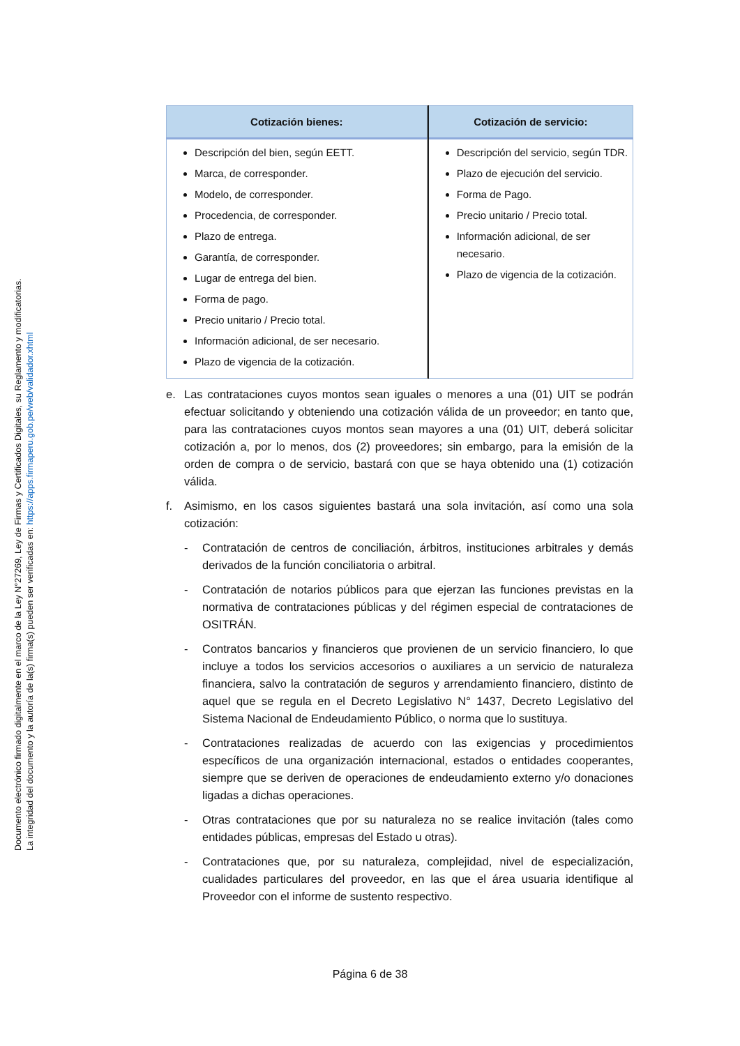Documento electrónico firmado digitalmente en el marco de la Ley N°27269, Ley de Firmas y Certificados Digitales, su Reglamento y modificatorias.
La integridad del documento y la autoría de la(s) firma(s) pueden ser verificadas en: https://apps.firmaperu.gob.pe/web/validador.xhtml
| Cotización bienes: | Cotización de servicio: |
| --- | --- |
| Descripción del bien, según EETT. Marca, de corresponder. Modelo, de corresponder. Procedencia, de corresponder. Plazo de entrega. Garantía, de corresponder. Lugar de entrega del bien. Forma de pago. Precio unitario / Precio total. Información adicional, de ser necesario. Plazo de vigencia de la cotización. | Descripción del servicio, según TDR. Plazo de ejecución del servicio. Forma de Pago. Precio unitario / Precio total. Información adicional, de ser necesario. Plazo de vigencia de la cotización. |
e. Las contrataciones cuyos montos sean iguales o menores a una (01) UIT se podrán efectuar solicitando y obteniendo una cotización válida de un proveedor; en tanto que, para las contrataciones cuyos montos sean mayores a una (01) UIT, deberá solicitar cotización a, por lo menos, dos (2) proveedores; sin embargo, para la emisión de la orden de compra o de servicio, bastará con que se haya obtenido una (1) cotización válida.
f. Asimismo, en los casos siguientes bastará una sola invitación, así como una sola cotización:
- Contratación de centros de conciliación, árbitros, instituciones arbitrales y demás derivados de la función conciliatoria o arbitral.
- Contratación de notarios públicos para que ejerzan las funciones previstas en la normativa de contrataciones públicas y del régimen especial de contrataciones de OSITRÁN.
- Contratos bancarios y financieros que provienen de un servicio financiero, lo que incluye a todos los servicios accesorios o auxiliares a un servicio de naturaleza financiera, salvo la contratación de seguros y arrendamiento financiero, distinto de aquel que se regula en el Decreto Legislativo N° 1437, Decreto Legislativo del Sistema Nacional de Endeudamiento Público, o norma que lo sustituya.
- Contrataciones realizadas de acuerdo con las exigencias y procedimientos específicos de una organización internacional, estados o entidades cooperantes, siempre que se deriven de operaciones de endeudamiento externo y/o donaciones ligadas a dichas operaciones.
- Otras contrataciones que por su naturaleza no se realice invitación (tales como entidades públicas, empresas del Estado u otras).
- Contrataciones que, por su naturaleza, complejidad, nivel de especialización, cualidades particulares del proveedor, en las que el área usuaria identifique al Proveedor con el informe de sustento respectivo.
Página 6 de 38